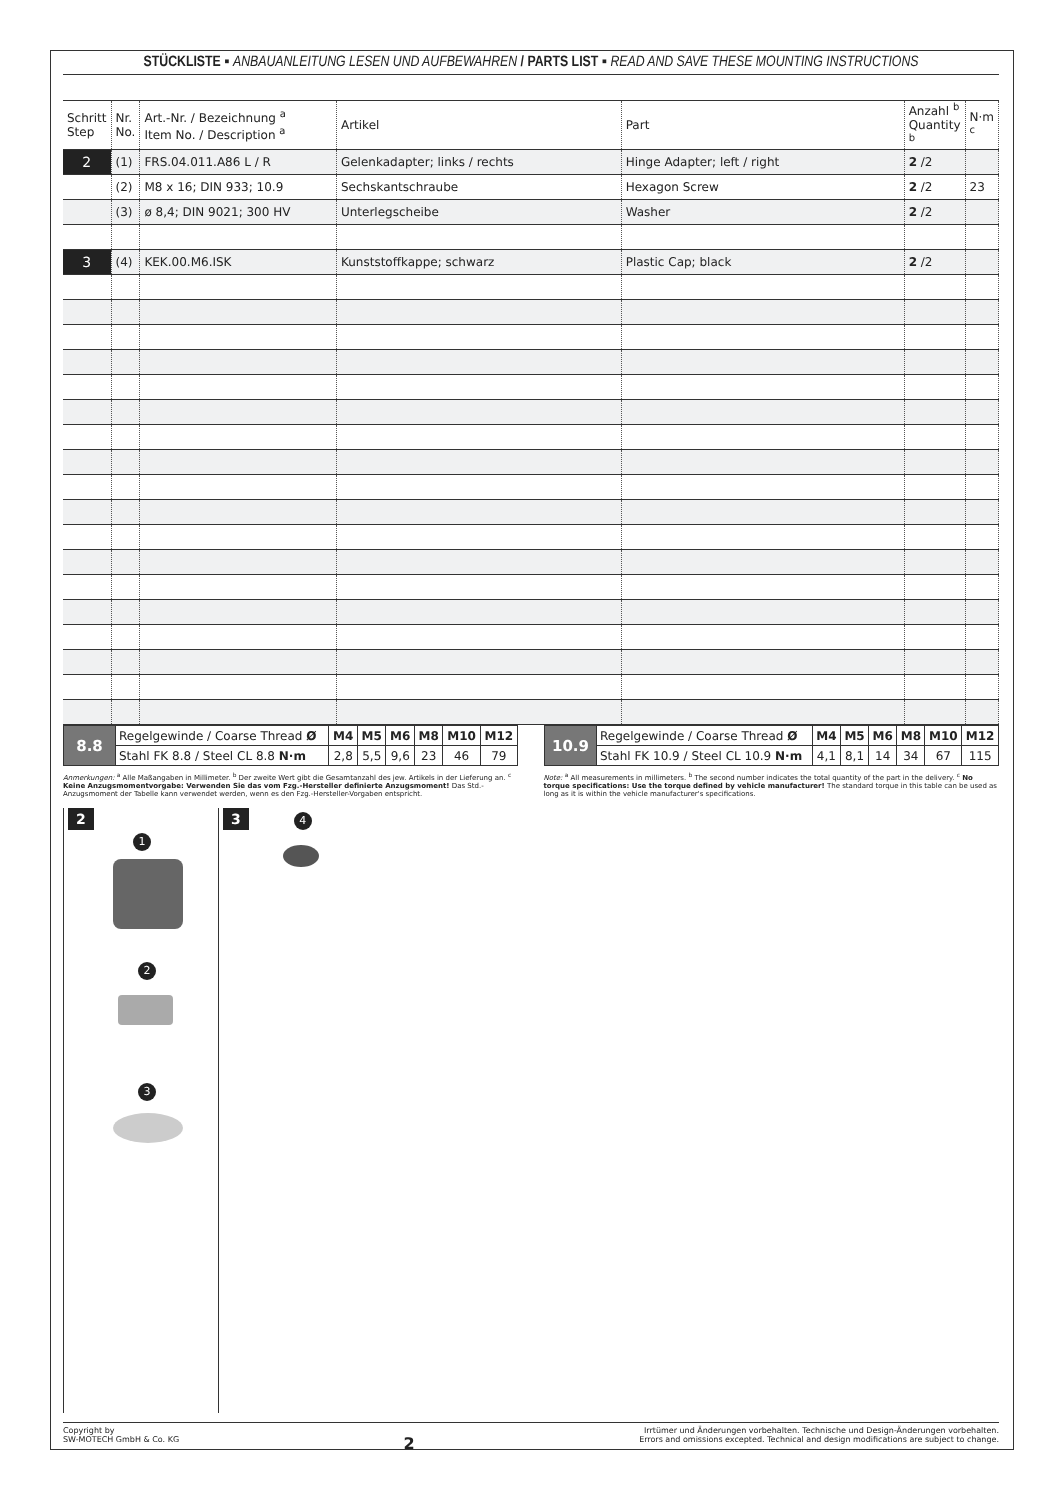STÜCKLISTE ▪ ANBAUANLEITUNG LESEN UND AUFBEWAHREN / PARTS LIST ▪ READ AND SAVE THESE MOUNTING INSTRUCTIONS
| Schritt Step | Nr. No. | Art.-Nr. / Bezeichnung <sup>a</sup> Item No. / Description <sup>a</sup> | Artikel | Part | Anzahl <sup>b</sup> Quantity <sup>b</sup> | N·m <sup>c</sup> |
| --- | --- | --- | --- | --- | --- | --- |
| 2 | (1) | FRS.04.011.A86 L / R | Gelenkadapter; links / rechts | Hinge Adapter; left / right | 2 /2 | |
| | (2) | M8 x 16; DIN 933; 10.9 | Sechskantschraube | Hexagon Screw | 2 /2 | 23 |
| | (3) | ø 8,4; DIN 9021; 300 HV | Unterlegscheibe | Washer | 2 /2 | |
| 3 | (4) | KEK.00.M6.ISK | Kunststoffkappe; schwarz | Plastic Cap; black | 2 /2 | |
| 8.8 | Regelgewinde / Coarse Thread Ø | M4 | M5 | M6 | M8 | M10 | M12 |
| | Stahl FK 8.8 / Steel CL 8.8 N·m | 2,8 | 5,5 | 9,6 | 23 | 46 | 79 |
| 10.9 | Regelgewinde / Coarse Thread Ø | M4 | M5 | M6 | M8 | M10 | M12 |
| | Stahl FK 10.9 / Steel CL 10.9 N·m | 4,1 | 8,1 | 14 | 34 | 67 | 115 |
Anmerkungen: <sup>a</sup> Alle Maßangaben in Millimeter. <sup>b</sup> Der zweite Wert gibt die Gesamtanzahl des jew. Artikels in der Lieferung an. <sup>c</sup> Keine Anzugsmomentvorgabe: Verwenden Sie das vom Fzg.-Hersteller definierte Anzugsmoment! Das Std.-Anzugsmoment der Tabelle kann verwendet werden, wenn es den Fzg.-Hersteller-Vorgaben entspricht.
Note: <sup>a</sup> All measurements in millimeters. <sup>b</sup> The second number indicates the total quantity of the part in the delivery. <sup>c</sup> No torque specifications: Use the torque defined by vehicle manufacturer! The standard torque in this table can be used as long as it is within the vehicle manufacturer's specifications.
2
1
2
3
3 4
Copyright by
SW-MOTECH GmbH & Co. KG
2
Irrtümer und Änderungen vorbehalten. Technische und Design-Änderungen vorbehalten.
Errors and omissions excepted. Technical and design modifications are subject to change.